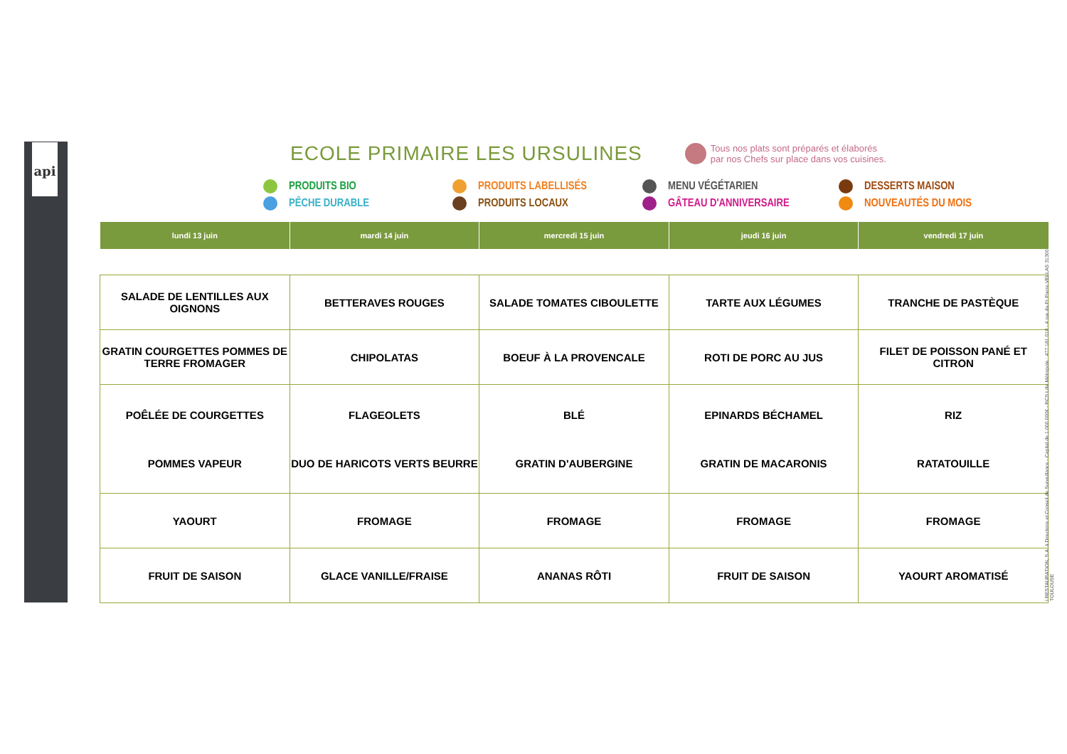api
ECOLE PRIMAIRE LES URSULINES
Tous nos plats sont préparés et élaborés
par nos Chefs sur place dans vos cuisines.
PRODUITS BIO
PRODUITS LABELLISÉS
MENU VÉGÉTARIEN
DESSERTS MAISON
PÊCHE DURABLE
PRODUITS LOCAUX
GÂTEAU D'ANNIVERSAIRE
NOUVEAUTÉS DU MOIS
| lundi 13 juin | mardi 14 juin | mercredi 15 juin | jeudi 16 juin | vendredi 17 juin |
| --- | --- | --- | --- | --- |
| SALADE DE LENTILLES AUX OIGNONS | BETTERAVES ROUGES | SALADE TOMATES CIBOULETTE | TARTE AUX LÉGUMES | TRANCHE DE PASTÈQUE |
| GRATIN COURGETTES POMMES DE TERRE FROMAGER | CHIPOLATAS | BOEUF À LA PROVENCALE | ROTI DE PORC AU JUS | FILET DE POISSON PANÉ ET CITRON |
| POÊLÉE DE COURGETTES POMMES VAPEUR | FLAGEOLETS DUO DE HARICOTS VERTS BEURRE | BLÉ GRATIN D'AUBERGINE | EPINARDS BÉCHAMEL GRATIN DE MACARONIS | RIZ RATATOUILLE |
| YAOURT | FROMAGE | FROMAGE | FROMAGE | FROMAGE |
| FRUIT DE SAISON | GLACE VANILLE/FRAISE | ANANAS RÔTI | FRUIT DE SAISON | YAOURT AROMATISÉ |
I RESTAURATION, S.A. à Directoire et Conseil de Surveillance - Capital de 1 000 000€ - RCS Lille Métropole : 477 181 010 - 4 rue du Pr Pierre VELLAS 31300 TOULOUSE